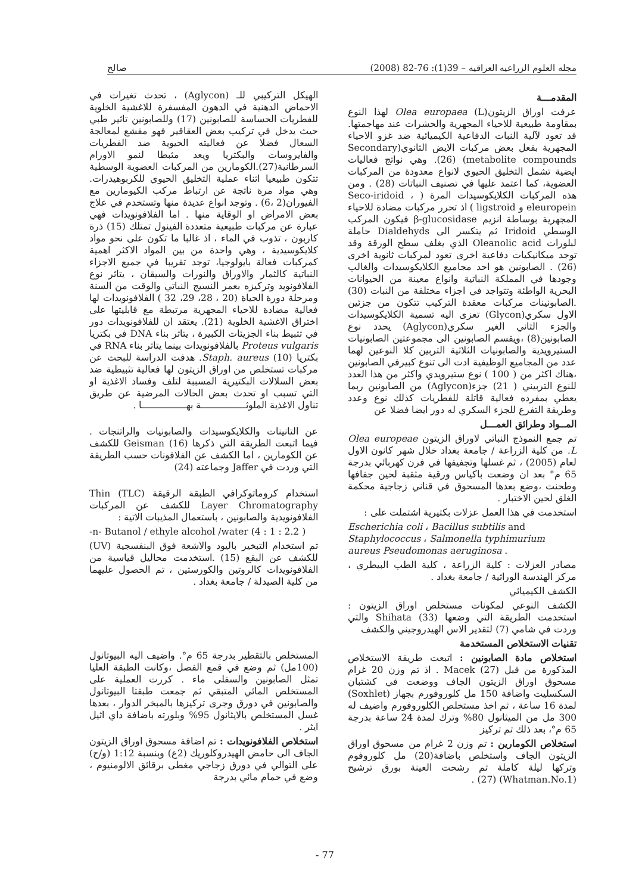مجله العلوم الزراعيه العراقيه – 39(1): 76-82 (2008) صالح
المقدمـــة
عرفت اوراق الزيتون(L) Olea europaea لهذا النوع بمقاومة طبيعية للاحياء المجهرية والحشرات عند مهاجمتها. قد تعود لآلية النبات الدفاعية الكيميائية ضد غزو الاحياء المجهرية بفعل بعض مركبات الايض الثانوي(Secondary metabolite compounds) (26). وهي نواتج فعاليات ايضية تشمل التخليق الحيوي لانواع معدودة من المركبات العضوية، كما اعتمد عليها في تصنيف النباتات (28) . ومن هذه المركبات الكلايكوسيدات المرة ( Seco-iridoid ، eleuropein و ligstroid ) اذ تحرر مركبات مضادة للاحياء المجهرية بوساطة انزيم β-glucosidase فيكون المركب الوسطي Iridoid ثم يتكسر الى Dialdehyds حاملة لبلورات Oleanolic acid الذي يغلف سطح الورقة وقد توجد ميكانيكيات دفاعية اخرى تعود لمركبات ثانوية اخرى (26) . الصابونين هو احد مجاميع الكلايكوسيدات والغالب وجودها في المملكة النباتية وانواع معينة من الحيوانات البحرية الواطئة وتتواجد في اجزاء مختلفة من النبات (30) .الصابونينات مركبات معقدة التركيب تتكون من جزئين الاول سكري(Glycon) تعزى اليه تسمية الكلايكوسيدات والجزء الثاني الغير سكري(Aglycon) يحدد نوع الصابونين(8) ،ويقسم الصابونين الى مجموعتين الصابونيات الستيرويدية والصابونيات الثلاثية التربين كلا النوعين لهما عدد من المجاميع الوظيفية ادت الى تنوع كبيرفي الصابونين ،هناك اكثر من ( 100 ) نوع ستيرويدي واكثر من هذا العدد للنوع التربيني ( 21) جزء(Aglycon) من الصابونين ربما يعطي بمفرده فعالية قاتلة للفطريات كذلك نوع وعدد وطريقة التفرع للجزء السكري له دور ايضا فضلا عن
المــواد وطرائق العمـــل
تم جمع النموذج النباتي لاوراق الزيتون Olea europeae L. من كلية الزراعة / جامعة بغداد خلال شهر كانون الاول لعام (2005) ، ثم غسلها وتجفيفها في فرن كهربائي بدرجة 65 م° بعد ان وضعت باكياس ورقية مثقبة لحين جفافها وطحنت ،وضع بعدها المسحوق في قناني زجاجية محكمة الغلق لحين الاختبار .
استخدمت في هذا العمل عزلات بكتيرية اشتملت على :
Escherichia coli ، Bacillus subtilis and Staphylococcus ، Salmonella typhimurium aureus Pseudomonas aeruginosa .
مصادر العزلات : كلية الزراعة ، كلية الطب البيطري ، مركز الهندسة الوراثية / جامعة بغداد .
الكشف الكيميائي
الكشف النوعي لمكونات مستخلص اوراق الزيتون : استخدمت الطريقة التي وضعها Shihata (33) والتي وردت في شامي (7) لتقدير الاس الهيدروجيني والكشف
تقنيات الاستخلاص المستخدمة
استخلاص مادة الصابونين : اتبعت طريقة الاستخلاص المذكورة من قبل Macek (27) . اذ تم وزن 20 غرام مسحوق اوراق الزيتون الجاف ووضعت في كشتبان السكسليت واضافة 150 مل كلوروفورم بجهاز (Soxhlet) لمدة 16 ساعة ، ثم اخذ مستخلص الكلوروفورم واضيف له 300 مل من الميثانول 80% وترك لمدة 24 ساعة بدرجة 65 م°، بعد ذلك تم تركيز
استخلاص الكومارين : تم وزن 2 غرام من مسحوق اوراق الزيتون الجاف واستخلص باضافة(20) مل كلوروفوم وتركها ليلة كاملة ثم رشحت العينة بورق ترشيح (Whatman.No.1) (27) .
الهيكل التركيبي للـ (Aglycon) ، تحدث تغيرات في الاحماض الدهنية في الدهون المفسفرة للاغشية الخلوية للفطريات الحساسة للصابونين (17) وللصابونين تاثير طبي حيث يدخل في تركيب بعض العقاقير فهو مقشع لمعالجة السعال فضلا عن فعاليته الحيوية ضد الفطريات والفايروسات والبكتريا ويعد مثبطا لنمو الاورام السرطانية(27).الكومارين من المركبات العضوية الوسطية تتكون طبيعيا اثناء عملية التخليق الحيوي للكربوهيدرات. وهي مواد مرة ناتجة عن ارتباط مركب الكيومارين مع الفيوران(2 ،6) . وتوجد انواع عديدة منها وتستخدم في علاج بعض الامراض او الوقاية منها . اما الفلافونويدات فهي عبارة عن مركبات طبيعية متعددة الفينول تمتلك (15) ذرة كاربون ، تذوب في الماء ، اذ غالبا ما تكون على نحو مواد كلايكوسيدية ، وهي واحدة من بين المواد الاكثر اهمية كمركبات فعالة بايولوجيا، توجد تقريبا في جميع الاجزاء النباتية كالثمار والاوراق والنورات والسيقان ، يتاثر نوع الفلافونويد وتركيزه بعمر النسيج النباتي والوقت من السنة ومرحلة دورة الحياة (20 ، 28، 29، 32 ) الفلافونويدات لها فعالية مضادة للاحياء المجهرية مرتبطة مع قابليتها على اختراق الاغشية الخلوية (21). يعتقد ان للفلافونويدات دور في تثبيط بناء الجزيئات الكبيرة ، يتاثر بناء DNA في بكتريا Proteus vulgaris بالفلافونويدات بينما يتاثر بناء RNA في بكتريا Staph. aureus (10). هدفت الدراسة للبحث عن مركبات تستخلص من اوراق الزيتون لها فعالية تثبيطية ضد بعض السلالات البكتيرية المسببة لتلف وفساد الاغذية او التي تسبب او تحدث بعض الحالات المرضية عن طريق تناول الاغذية الملوثـــــــــــــــة بهـــــــــــــــا .
عن التانينات والكلايكوسيدات والصابونيات والراتنجات . فيما اتبعت الطريقة التي ذكرها Geisman (16) للكشف عن الكومارين ، اما الكشف عن الفلافونات حسب الطريقة التي وردت في Jaffer وجماعته (24)
استخدام كروماتوكرافي الطبقة الرقيقة (TLC) Thin Layer Chromatography للكشف عن المركبات الفلافونويدية والصابونين ، باستعمال المذيبات الاتية :
-n- Butanol / ethyle alcohol /water (4 : 1 : 2.2 )
تم استخدام التبخير باليود والاشعة فوق البنفسجية (UV) للكشف عن البقع (15) .استخدمت محاليل قياسية من الفلافونويدات كالروتين والكورستين ، تم الحصول عليهما من كلية الصيدلة / جامعة بغداد .
المستخلص بالتقطير بدرجة 65 م°. واضيف اليه البيوتانول (100مل) ثم وضع في قمع الفصل ،وكانت الطبقة العليا تمثل الصابونين والسفلى ماء . كررت العملية على المستخلص المائي المتبقي ثم جمعت طبقتا البيوتانول والصابونين في دورق وجرى تركيزها بالمبخر الدوار ، بعدها غسل المستخلص بالايثانول 95% وبلورته باضافة داي اثيل ايثر .
استخلاص الفلافونويدات : تم اضافة مسحوق اوراق الزيتون الجاف الى حامض الهيدروكلوريك (2ع) وبنسبة 1:12 (و/ح) على التوالي في دورق زجاجي مغطى برقائق الالومنيوم ، وضع في حمام مائي بدرجة
77 -